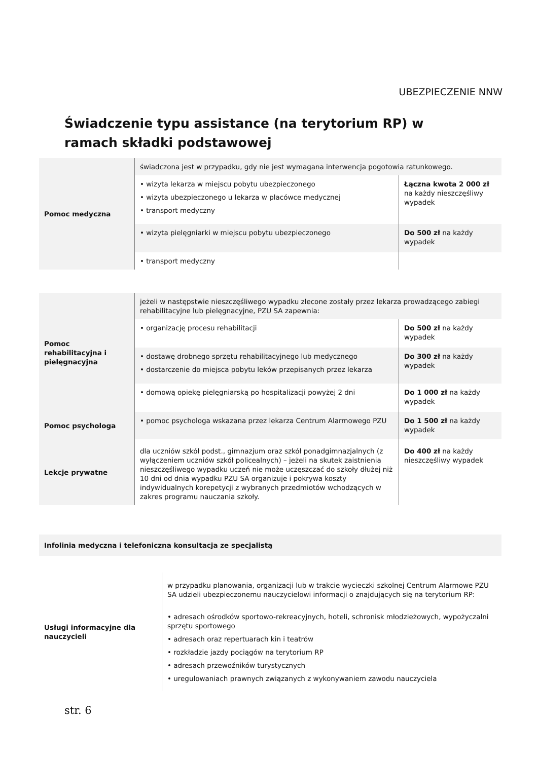UBEZPIECZENIE NNW
Świadczenie typu assistance (na terytorium RP) w ramach składki podstawowej
| Pomoc medyczna | świadczona jest w przypadku, gdy nie jest wymagana interwencja pogotowia ratunkowego. | |
| | • wizyta lekarza w miejscu pobytu ubezpieczonego • wizyta ubezpieczonego u lekarza w placówce medycznej • transport medyczny | Łączna kwota 2 000 zł na każdy nieszczęśliwy wypadek |
| | • wizyta pielęgniarki w miejscu pobytu ubezpieczonego | Do 500 zł na każdy wypadek |
| | • transport medyczny | |
| Pomoc rehabilitacyjna i pielęgnacyjna | jeżeli w następstwie nieszczęśliwego wypadku zlecone zostały przez lekarza prowadzącego zabiegi rehabilitacyjne lub pielęgnacyjne, PZU SA zapewnia: | |
| | • organizację procesu rehabilitacji | Do 500 zł na każdy wypadek |
| | • dostawę drobnego sprzętu rehabilitacyjnego lub medycznego • dostarczenie do miejsca pobytu leków przepisanych przez lekarza | Do 300 zł na każdy wypadek |
| | • domową opiekę pielęgniarską po hospitalizacji powyżej 2 dni | Do 1 000 zł na każdy wypadek |
| Pomoc psychologa | • pomoc psychologa wskazana przez lekarza Centrum Alarmowego PZU | Do 1 500 zł na każdy wypadek |
| Lekcje prywatne | dla uczniów szkół podst., gimnazjum oraz szkół ponadgimnazjalnych (z wyłączeniem uczniów szkół policealnych) – jeżeli na skutek zaistnienia nieszczęśliwego wypadku uczeń nie może uczęszczać do szkoły dłużej niż 10 dni od dnia wypadku PZU SA organizuje i pokrywa koszty indywidualnych korepetycji z wybranych przedmiotów wchodzących w zakres programu nauczania szkoły. | Do 400 zł na każdy nieszczęśliwy wypadek |
| Infolinia medyczna i telefoniczna konsultacja ze specjalistą |
| Usługi informacyjne dla nauczycieli | w przypadku planowania, organizacji lub w trakcie wycieczki szkolnej Centrum Alarmowe PZU SA udzieli ubezpieczonemu nauczycielowi informacji o znajdujących się na terytorium RP: • adresach ośrodków sportowo-rekreacyjnych, hoteli, schronisk młodzieżowych, wypożyczalni sprzętu sportowego • adresach oraz repertuarach kin i teatrów • rozkładzie jazdy pociągów na terytorium RP • adresach przewoźników turystycznych • uregulowaniach prawnych związanych z wykonywaniem zawodu nauczyciela |
str. 6